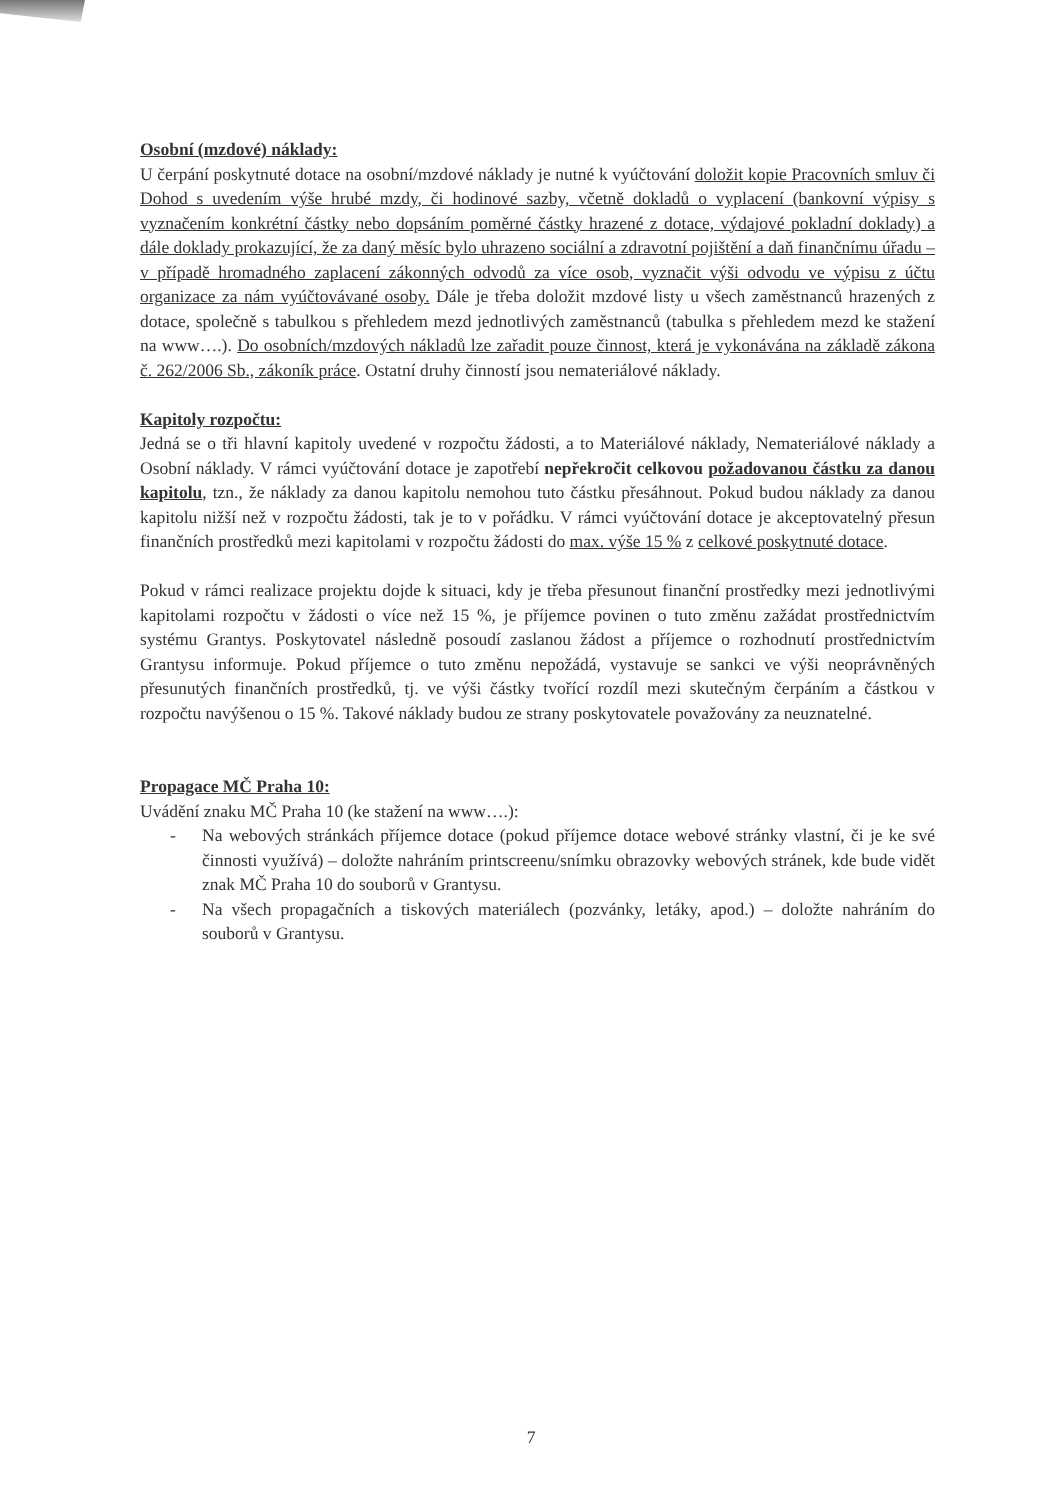Osobní (mzdové) náklady:
U čerpání poskytnuté dotace na osobní/mzdové náklady je nutné k vyúčtování doložit kopie Pracovních smluv či Dohod s uvedením výše hrubé mzdy, či hodinové sazby, včetně dokladů o vyplacení (bankovní výpisy s vyznačením konkrétní částky nebo dopsáním poměrné částky hrazené z dotace, výdajové pokladní doklady) a dále doklady prokazující, že za daný měsíc bylo uhrazeno sociální a zdravotní pojištění a daň finančnímu úřadu – v případě hromadného zaplacení zákonných odvodů za více osob, vyznačit výši odvodu ve výpisu z účtu organizace za nám vyúčtovávané osoby. Dále je třeba doložit mzdové listy u všech zaměstnanců hrazených z dotace, společně s tabulkou s přehledem mezd jednotlivých zaměstnanců (tabulka s přehledem mezd ke stažení na www….). Do osobních/mzdových nákladů lze zařadit pouze činnost, která je vykonávána na základě zákona č. 262/2006 Sb., zákoník práce. Ostatní druhy činností jsou nemateriálové náklady.
Kapitoly rozpočtu:
Jedná se o tři hlavní kapitoly uvedené v rozpočtu žádosti, a to Materiálové náklady, Nemateriálové náklady a Osobní náklady. V rámci vyúčtování dotace je zapotřebí nepřekročit celkovou požadovanou částku za danou kapitolu, tzn., že náklady za danou kapitolu nemohou tuto částku přesáhnout. Pokud budou náklady za danou kapitolu nižší než v rozpočtu žádosti, tak je to v pořádku. V rámci vyúčtování dotace je akceptovatelný přesun finančních prostředků mezi kapitolami v rozpočtu žádosti do max. výše 15 % z celkové poskytnuté dotace.
Pokud v rámci realizace projektu dojde k situaci, kdy je třeba přesunout finanční prostředky mezi jednotlivými kapitolami rozpočtu v žádosti o více než 15 %, je příjemce povinen o tuto změnu zažádat prostřednictvím systému Grantys. Poskytovatel následně posoudí zaslanou žádost a příjemce o rozhodnutí prostřednictvím Grantysu informuje. Pokud příjemce o tuto změnu nepožádá, vystavuje se sankci ve výši neoprávněných přesunutých finančních prostředků, tj. ve výši částky tvořící rozdíl mezi skutečným čerpáním a částkou v rozpočtu navýšenou o 15 %. Takové náklady budou ze strany poskytovatele považovány za neuznatelné.
Propagace MČ Praha 10:
Uvádění znaku MČ Praha 10 (ke stažení na www….):
- Na webových stránkách příjemce dotace (pokud příjemce dotace webové stránky vlastní, či je ke své činnosti využívá) – doložte nahráním printscreenu/snímku obrazovky webových stránek, kde bude vidět znak MČ Praha 10 do souborů v Grantysu.
- Na všech propagačních a tiskových materiálech (pozvánky, letáky, apod.) – doložte nahráním do souborů v Grantysu.
7